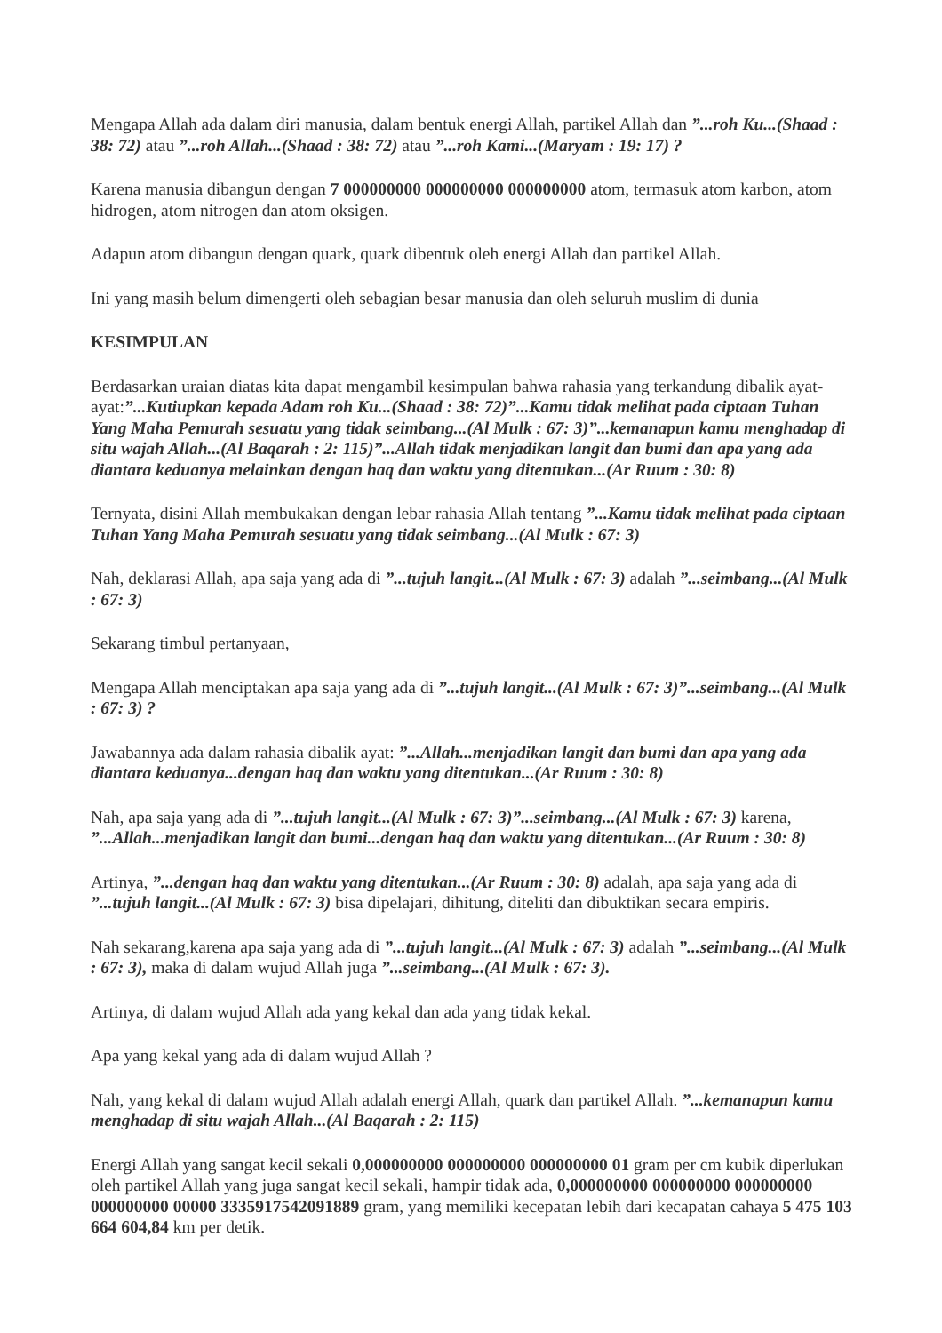Mengapa Allah ada dalam diri manusia, dalam bentuk energi Allah, partikel Allah dan ”...roh Ku...(Shaad : 38: 72) atau ”...roh Allah...(Shaad : 38: 72) atau ”...roh Kami...(Maryam : 19: 17) ?
Karena manusia dibangun dengan 7 000000000 000000000 000000000 atom, termasuk atom karbon, atom hidrogen, atom nitrogen dan atom oksigen.
Adapun atom dibangun dengan quark, quark dibentuk oleh energi Allah dan partikel Allah.
Ini yang masih belum dimengerti oleh sebagian besar manusia dan oleh seluruh muslim di dunia
KESIMPULAN
Berdasarkan uraian diatas kita dapat mengambil kesimpulan bahwa rahasia yang terkandung dibalik ayat-ayat:”...Kutiupkan kepada Adam roh Ku...(Shaad : 38: 72)”...Kamu tidak melihat pada ciptaan Tuhan Yang Maha Pemurah sesuatu yang tidak seimbang...(Al Mulk : 67: 3)”...kemanapun kamu menghadap di situ wajah Allah...(Al Baqarah : 2: 115)”...Allah tidak menjadikan langit dan bumi dan apa yang ada diantara keduanya melainkan dengan haq dan waktu yang ditentukan...(Ar Ruum : 30: 8)
Ternyata, disini Allah membukakan dengan lebar rahasia Allah tentang ”...Kamu tidak melihat pada ciptaan Tuhan Yang Maha Pemurah sesuatu yang tidak seimbang...(Al Mulk : 67: 3)
Nah, deklarasi Allah, apa saja yang ada di ”...tujuh langit...(Al Mulk : 67: 3) adalah ”...seimbang...(Al Mulk : 67: 3)
Sekarang timbul pertanyaan,
Mengapa Allah menciptakan apa saja yang ada di ”...tujuh langit...(Al Mulk : 67: 3)”...seimbang...(Al Mulk : 67: 3) ?
Jawabannya ada dalam rahasia dibalik ayat: ”...Allah...menjadikan langit dan bumi dan apa yang ada diantara keduanya...dengan haq dan waktu yang ditentukan...(Ar Ruum : 30: 8)
Nah, apa saja yang ada di ”...tujuh langit...(Al Mulk : 67: 3)”...seimbang...(Al Mulk : 67: 3) karena, ”...Allah...menjadikan langit dan bumi...dengan haq dan waktu yang ditentukan...(Ar Ruum : 30: 8)
Artinya, ”...dengan haq dan waktu yang ditentukan...(Ar Ruum : 30: 8) adalah, apa saja yang ada di ”...tujuh langit...(Al Mulk : 67: 3) bisa dipelajari, dihitung, diteliti dan dibuktikan secara empiris.
Nah sekarang,karena apa saja yang ada di ”...tujuh langit...(Al Mulk : 67: 3) adalah ”...seimbang...(Al Mulk : 67: 3), maka di dalam wujud Allah juga ”...seimbang...(Al Mulk : 67: 3).
Artinya, di dalam wujud Allah ada yang kekal dan ada yang tidak kekal.
Apa yang kekal yang ada di dalam wujud Allah ?
Nah, yang kekal di dalam wujud Allah adalah energi Allah, quark dan partikel Allah. ”...kemanapun kamu menghadap di situ wajah Allah...(Al Baqarah : 2: 115)
Energi Allah yang sangat kecil sekali 0,000000000 000000000 000000000 01 gram per cm kubik diperlukan oleh partikel Allah yang juga sangat kecil sekali, hampir tidak ada, 0,000000000 000000000 000000000 000000000 00000 3335917542091889 gram, yang memiliki kecepatan lebih dari kecapatan cahaya 5 475 103 664 604,84 km per detik.